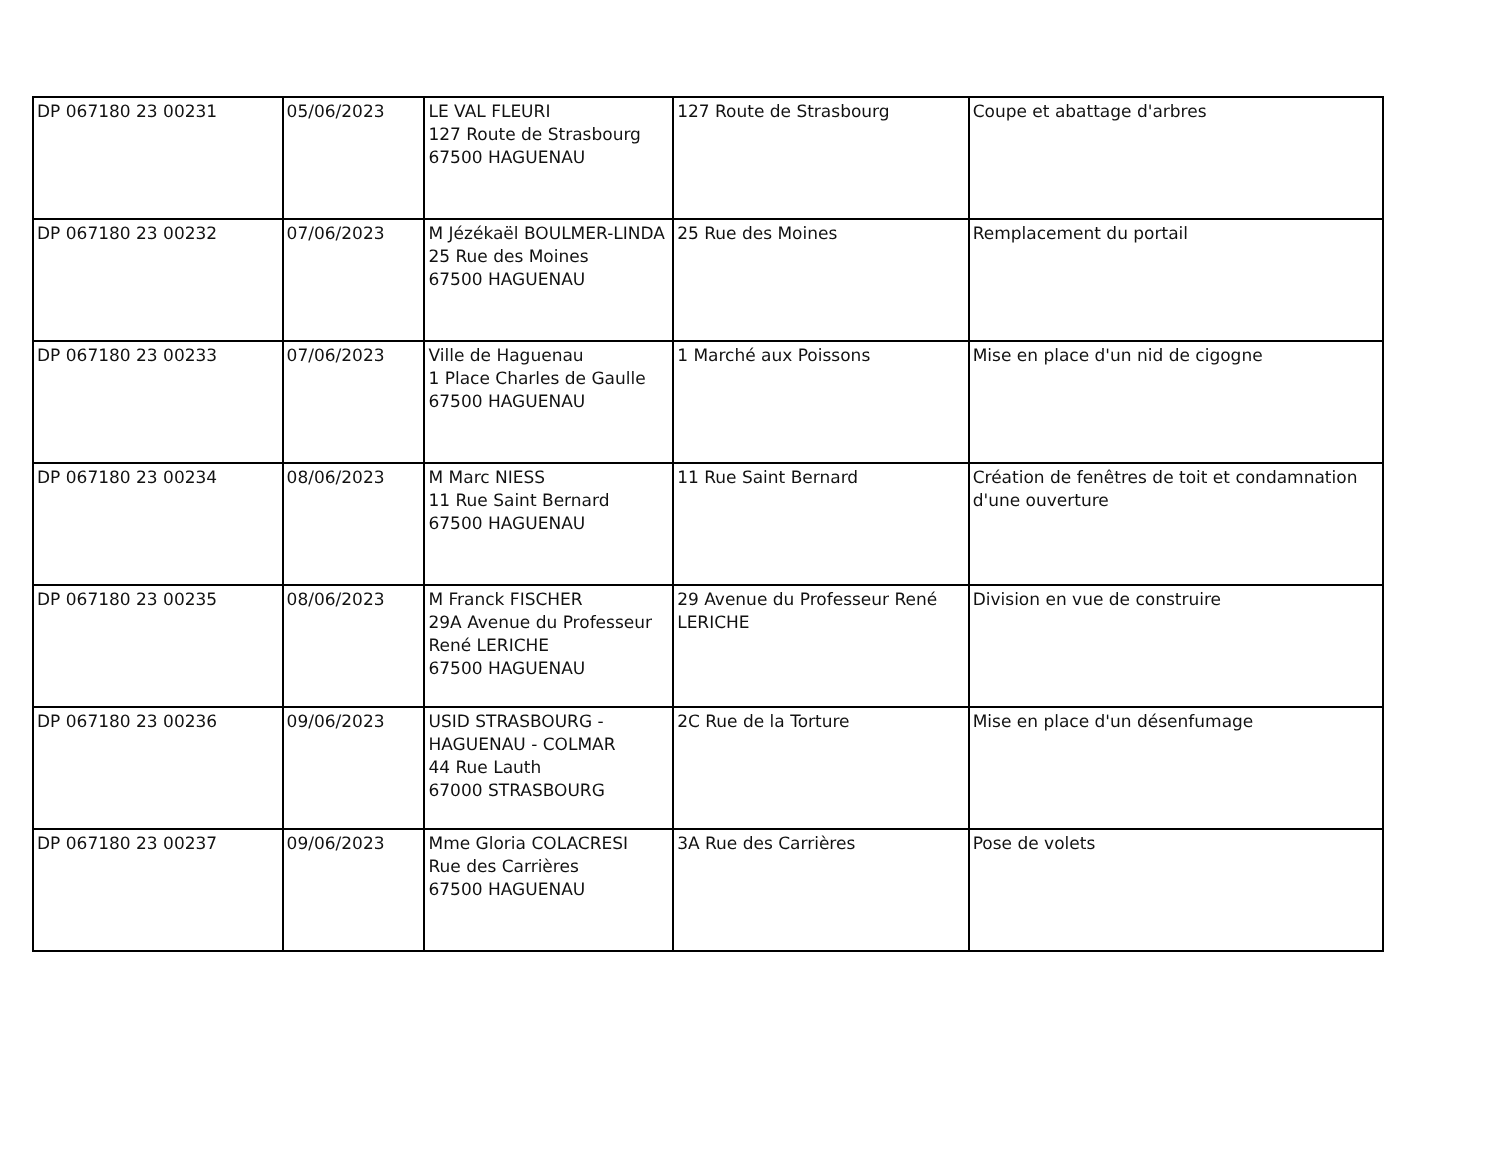| DP 067180 23 00231 | 05/06/2023 | LE VAL FLEURI 127 Route de Strasbourg 67500 HAGUENAU | 127 Route de Strasbourg | Coupe et abattage d'arbres |
| DP 067180 23 00232 | 07/06/2023 | M Jézékaël BOULMER-LINDA 25 Rue des Moines 67500 HAGUENAU | 25 Rue des Moines | Remplacement du portail |
| DP 067180 23 00233 | 07/06/2023 | Ville de Haguenau 1 Place Charles de Gaulle 67500 HAGUENAU | 1 Marché aux Poissons | Mise en place d'un nid de cigogne |
| DP 067180 23 00234 | 08/06/2023 | M Marc NIESS 11 Rue Saint Bernard 67500 HAGUENAU | 11 Rue Saint Bernard | Création de fenêtres de toit et condamnation d'une ouverture |
| DP 067180 23 00235 | 08/06/2023 | M Franck FISCHER 29A Avenue du Professeur René LERICHE 67500 HAGUENAU | 29 Avenue du Professeur René LERICHE | Division en vue de construire |
| DP 067180 23 00236 | 09/06/2023 | USID STRASBOURG - HAGUENAU - COLMAR 44 Rue Lauth 67000 STRASBOURG | 2C Rue de la Torture | Mise en place d'un désenfumage |
| DP 067180 23 00237 | 09/06/2023 | Mme Gloria COLACRESI Rue des Carrières 67500 HAGUENAU | 3A Rue des Carrières | Pose de volets |